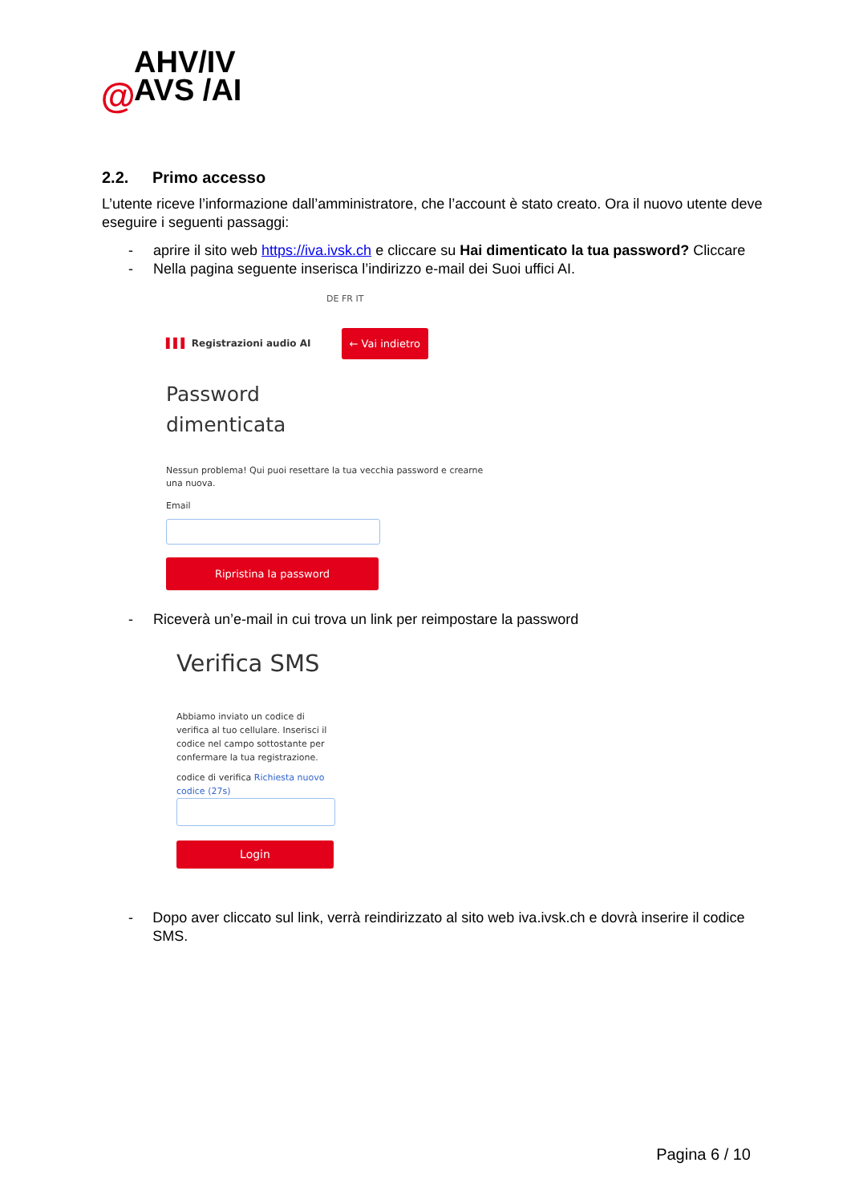AHV/IV
AVS /AI
@
2.2. Primo accesso
L’utente riceve l’informazione dall’amministratore, che l’account è stato creato. Ora il nuovo utente deve eseguire i seguenti passaggi:
- aprire il sito web https://iva.ivsk.ch e cliccare su Hai dimenticato la tua password? Cliccare
- Nella pagina seguente inserisca l’indirizzo e-mail dei Suoi uffici AI.
DE FR IT
▌▌▌ Registrazioni audio AI ← Vai indietro
Password
dimenticata
Nessun problema! Qui puoi resettare la tua vecchia password e crearne una nuova.
Email
Ripristina la password
- Riceverà un’e-mail in cui trova un link per reimpostare la password
Verifica SMS
Abbiamo inviato un codice di verifica al tuo cellulare. Inserisci il codice nel campo sottostante per confermare la tua registrazione.
codice di verifica Richiesta nuovo codice (27s)
Login
- Dopo aver cliccato sul link, verrà reindirizzato al sito web iva.ivsk.ch e dovrà inserire il codice SMS.
Pagina 6 / 10